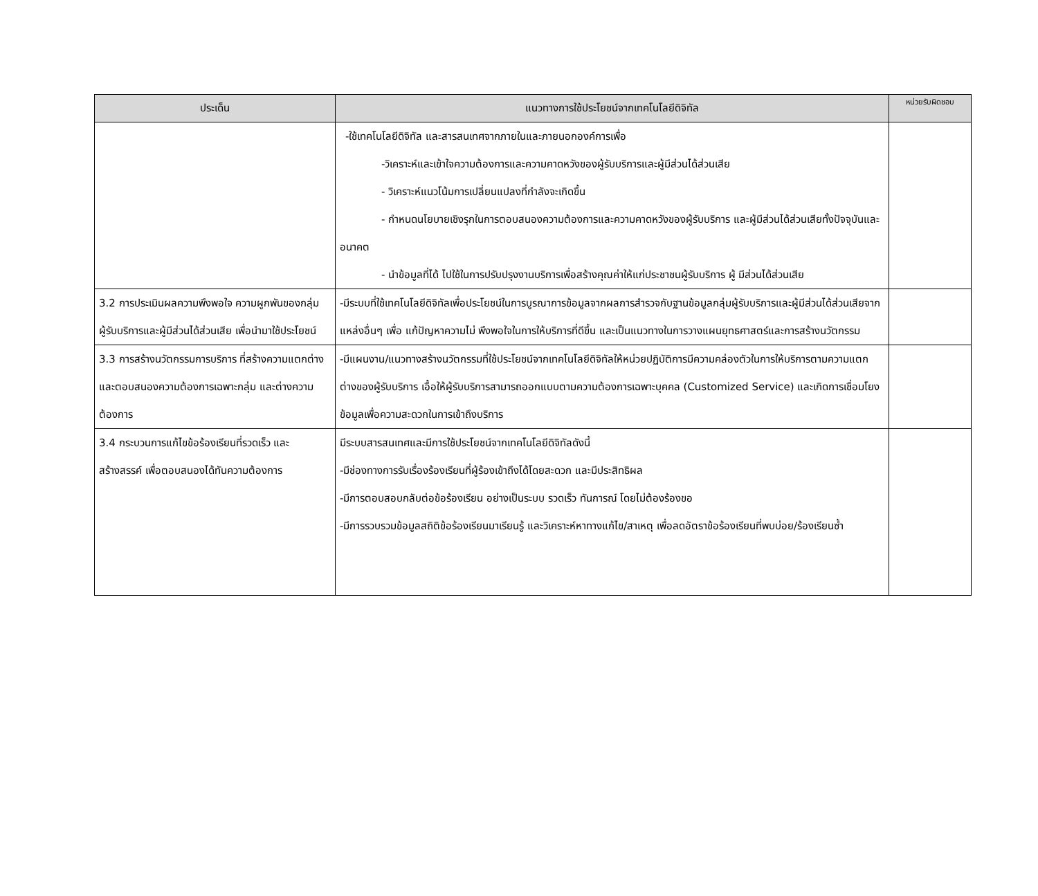| ประเด็น | แนวทางการใช้ประโยชน์จากเทคโนโลยีดิจิทัล | หน่วยรับผิดชอบ |
| --- | --- | --- |
| | -ใช้เทคโนโลยีดิจิทัล และสารสนเทศจากภายในและภายนอกองค์การเพื่อ -วิเคราะห์และเข้าใจความต้องการและความคาดหวังของผู้รับบริการและผู้มีส่วนได้ส่วนเสีย - วิเคราะห์แนวโน้มการเปลี่ยนแปลงที่กำลังจะเกิดขึ้น - กำหนดนโยบายเชิงรุกในการตอบสนองความต้องการและความคาดหวังของผู้รับบริการ และผู้มีส่วนได้ส่วนเสียทั้งปัจจุบันและอนาคต - นำข้อมูลที่ได้ ไปใช้ในการปรับปรุงงานบริการเพื่อสร้างคุณค่าให้แก่ประชาชนผู้รับบริการ ผู้ มีส่วนได้ส่วนเสีย | |
| 3.2 การประเมินผลความพึงพอใจ ความผูกพันของกลุ่มผู้รับบริการและผู้มีส่วนได้ส่วนเสีย เพื่อนำมาใช้ประโยชน์ | -มีระบบที่ใช้เทคโนโลยีดิจิทัลเพื่อประโยชน์ในการบูรณาการข้อมูลจากผลการสำรวจกับฐานข้อมูลกลุ่มผู้รับบริการและผู้มีส่วนได้ส่วนเสียจากแหล่งอื่นๆ เพื่อ แก้ปัญหาความไม่ พึงพอใจในการให้บริการที่ดีขึ้น และเป็นแนวทางในการวางแผนยุทธศาสตร์และการสร้างนวัตกรรม | |
| 3.3 การสร้างนวัตกรรมการบริการ ที่สร้างความแตกต่าง และตอบสนองความต้องการเฉพาะกลุ่ม และต่างความต้องการ | -มีแผนงาน/แนวทางสร้างนวัตกรรมที่ใช้ประโยชน์จากเทคโนโลยีดิจิทัลให้หน่วยปฏิบัติการมีความคล่องตัวในการให้บริการตามความแตกต่างของผู้รับบริการ เอื้อให้ผู้รับบริการสามารถออกแบบตามความต้องการเฉพาะบุคคล (Customized Service) และเกิดการเชื่อมโยงข้อมูลเพื่อความสะดวกในการเข้าถึงบริการ | |
| 3.4 กระบวนการแก้ไขข้อร้องเรียนที่รวดเร็ว และสร้างสรรค์ เพื่อตอบสนองได้ทันความต้องการ | มีระบบสารสนเทศและมีการใช้ประโยชน์จากเทคโนโลยีดิจิทัลดังนี้ -มีช่องทางการรับเรื่องร้องเรียนที่ผู้ร้องเข้าถึงได้โดยสะดวก และมีประสิทธิผล -มีการตอบสอบกลับต่อข้อร้องเรียน อย่างเป็นระบบ รวดเร็ว ทันการณ์ โดยไม่ต้องร้องขอ -มีการรวบรวมข้อมูลสถิติข้อร้องเรียนมาเรียนรู้ และวิเคราะห์หาทางแก้ไข/สาเหตุ เพื่อลดอัตราข้อร้องเรียนที่พบบ่อย/ร้องเรียนซ้ำ | |